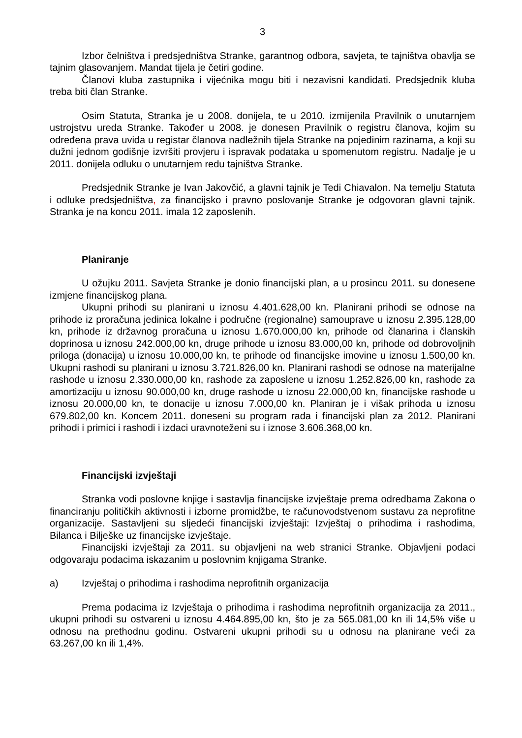3
Izbor čelništva i predsjedništva Stranke, garantnog odbora, savjeta, te tajništva obavlja se tajnim glasovanjem. Mandat tijela je četiri godine.
Članovi kluba zastupnika i vijećnika mogu biti i nezavisni kandidati. Predsjednik kluba treba biti član Stranke.
Osim Statuta, Stranka je u 2008. donijela, te u 2010. izmijenila Pravilnik o unutarnjem ustrojstvu ureda Stranke. Također u 2008. je donesen Pravilnik o registru članova, kojim su određena prava uvida u registar članova nadležnih tijela Stranke na pojedinim razinama, a koji su dužni jednom godišnje izvršiti provjeru i ispravak podataka u spomenutom registru. Nadalje je u 2011. donijela odluku o unutarnjem redu tajništva Stranke.
Predsjednik Stranke je Ivan Jakovčić, a glavni tajnik je Tedi Chiavalon. Na temelju Statuta i odluke predsjedništva, za financijsko i pravno poslovanje Stranke je odgovoran glavni tajnik. Stranka je na koncu 2011. imala 12 zaposlenih.
Planiranje
U ožujku 2011. Savjeta Stranke je donio financijski plan, a u prosincu 2011. su donesene izmjene financijskog plana.
Ukupni prihodi su planirani u iznosu 4.401.628,00 kn. Planirani prihodi se odnose na prihode iz proračuna jedinica lokalne i područne (regionalne) samouprave u iznosu 2.395.128,00 kn, prihode iz državnog proračuna u iznosu 1.670.000,00 kn, prihode od članarina i članskih doprinosa u iznosu 242.000,00 kn, druge prihode u iznosu 83.000,00 kn, prihode od dobrovoljnih priloga (donacija) u iznosu 10.000,00 kn, te prihode od financijske imovine u iznosu 1.500,00 kn. Ukupni rashodi su planirani u iznosu 3.721.826,00 kn. Planirani rashodi se odnose na materijalne rashode u iznosu 2.330.000,00 kn, rashode za zaposlene u iznosu 1.252.826,00 kn, rashode za amortizaciju u iznosu 90.000,00 kn, druge rashode u iznosu 22.000,00 kn, financijske rashode u iznosu 20.000,00 kn, te donacije u iznosu 7.000,00 kn. Planiran je i višak prihoda u iznosu 679.802,00 kn. Koncem 2011. doneseni su program rada i financijski plan za 2012. Planirani prihodi i primici i rashodi i izdaci uravnoteženi su i iznose 3.606.368,00 kn.
Financijski izvještaji
Stranka vodi poslovne knjige i sastavlja financijske izvještaje prema odredbama Zakona o financiranju političkih aktivnosti i izborne promidžbe, te računovodstvenom sustavu za neprofitne organizacije. Sastavljeni su sljedeći financijski izvještaji: Izvještaj o prihodima i rashodima, Bilanca i Bilješke uz financijske izvještaje.
Financijski izvještaji za 2011. su objavljeni na web stranici Stranke. Objavljeni podaci odgovaraju podacima iskazanim u poslovnim knjigama Stranke.
a) Izvještaj o prihodima i rashodima neprofitnih organizacija
Prema podacima iz Izvještaja o prihodima i rashodima neprofitnih organizacija za 2011., ukupni prihodi su ostvareni u iznosu 4.464.895,00 kn, što je za 565.081,00 kn ili 14,5% više u odnosu na prethodnu godinu. Ostvareni ukupni prihodi su u odnosu na planirane veći za 63.267,00 kn ili 1,4%.